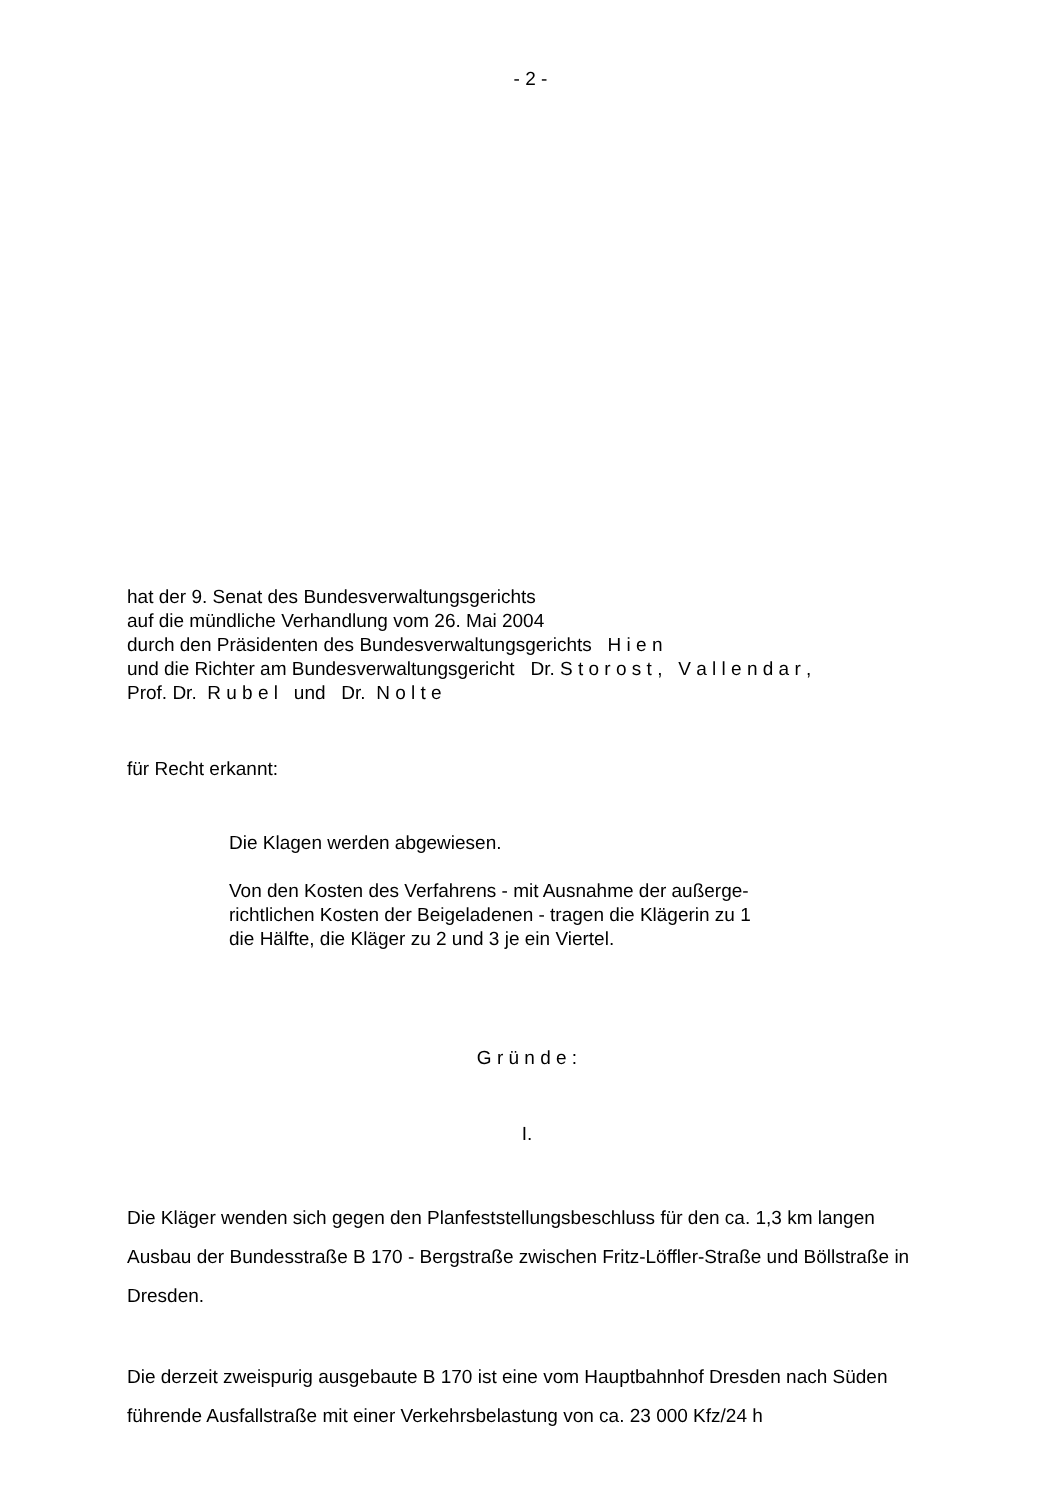- 2 -
hat der 9. Senat des Bundesverwaltungsgerichts
auf die mündliche Verhandlung vom 26. Mai 2004
durch den Präsidenten des Bundesverwaltungsgerichts H i e n
und die Richter am Bundesverwaltungsgericht Dr. S t o r o s t , V a l l e n d a r ,
Prof. Dr. R u b e l und Dr. N o l t e
für Recht erkannt:
Die Klagen werden abgewiesen.
Von den Kosten des Verfahrens - mit Ausnahme der außerge-
richtlichen Kosten der Beigeladenen - tragen die Klägerin zu 1
die Hälfte, die Kläger zu 2 und 3 je ein Viertel.
G r ü n d e :
I.
Die Kläger wenden sich gegen den Planfeststellungsbeschluss für den ca. 1,3 km langen Ausbau der Bundesstraße B 170 - Bergstraße zwischen Fritz-Löffler-Straße und Böllstraße in Dresden.
Die derzeit zweispurig ausgebaute B 170 ist eine vom Hauptbahnhof Dresden nach Süden führende Ausfallstraße mit einer Verkehrsbelastung von ca. 23 000 Kfz/24 h